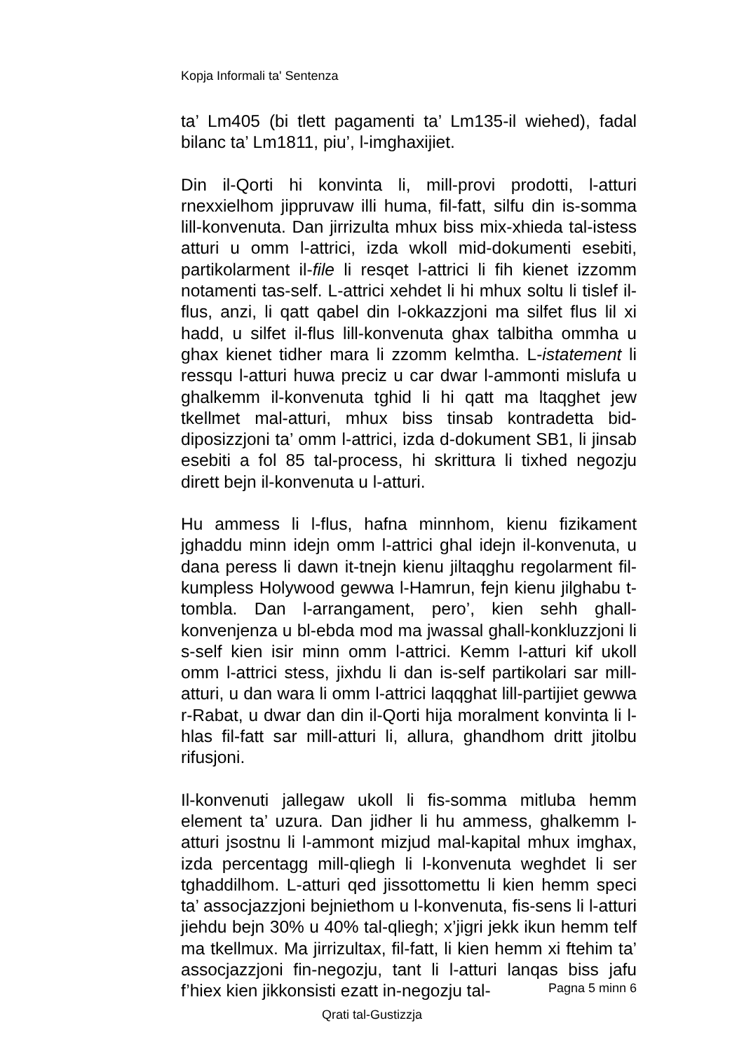Kopja Informali ta' Sentenza
ta’ Lm405 (bi tlett pagamenti ta’ Lm135-il wiehed), fadal bilanc ta’ Lm1811, piu’, l-imghaxijiet.
Din il-Qorti hi konvinta li, mill-provi prodotti, l-atturi rnexxielhom jippruvaw illi huma, fil-fatt, silfu din is-somma lill-konvenuta. Dan jirrizulta mhux biss mix-xhieda tal-istess atturi u omm l-attrici, izda wkoll mid-dokumenti esebiti, partikolarment il-file li resqet l-attrici li fih kienet izzomm notamenti tas-self. L-attrici xehdet li hi mhux soltu li tislef il-flus, anzi, li qatt qabel din l-okkazzjoni ma silfet flus lil xi hadd, u silfet il-flus lill-konvenuta ghax talbitha ommha u ghax kienet tidher mara li zzomm kelmtha. L-istatement li ressqu l-atturi huwa preciz u car dwar l-ammonti mislufa u ghalkemm il-konvenuta tghid li hi qatt ma ltaqghet jew tkellmet mal-atturi, mhux biss tinsab kontradetta bid-diposizzjoni ta’ omm l-attrici, izda d-dokument SB1, li jinsab esebiti a fol 85 tal-process, hi skrittura li tixhed negozju dirett bejn il-konvenuta u l-atturi.
Hu ammess li l-flus, hafna minnhom, kienu fizikament jghaddu minn idejn omm l-attrici ghal idejn il-konvenuta, u dana peress li dawn it-tnejn kienu jiltaqghu regolarment fil-kumpless Holywood gewwa l-Hamrun, fejn kienu jilghabu t-tombla. Dan l-arrangament, pero’, kien sehh ghall-konvenjenza u bl-ebda mod ma jwassal ghall-konkluzzjoni li s-self kien isir minn omm l-attrici. Kemm l-atturi kif ukoll omm l-attrici stess, jixhdu li dan is-self partikolari sar mill-atturi, u dan wara li omm l-attrici laqqghat lill-partijiet gewwa r-Rabat, u dwar dan din il-Qorti hija moralment konvinta li l-hlas fil-fatt sar mill-atturi li, allura, ghandhom dritt jitolbu rifusjoni.
Il-konvenuti jallegaw ukoll li fis-somma mitluba hemm element ta’ uzura. Dan jidher li hu ammess, ghalkemm l-atturi jsostnu li l-ammont mizjud mal-kapital mhux imghax, izda percentagg mill-qliegh li l-konvenuta weghdet li ser tghaddilhom. L-atturi qed jissottomettu li kien hemm speci ta’ assocjazzjoni bejniethom u l-konvenuta, fis-sens li l-atturi jiehdu bejn 30% u 40% tal-qliegh; x’jigri jekk ikun hemm telf ma tkellmux. Ma jirrizultax, fil-fatt, li kien hemm xi ftehim ta’ assocjazzjoni fin-negozju, tant li l-atturi lanqas biss jafu f’hiex kien jikkonsisti ezatt in-negozju tal-
Pagna 5 minn 6
Qrati tal-Gustizzja